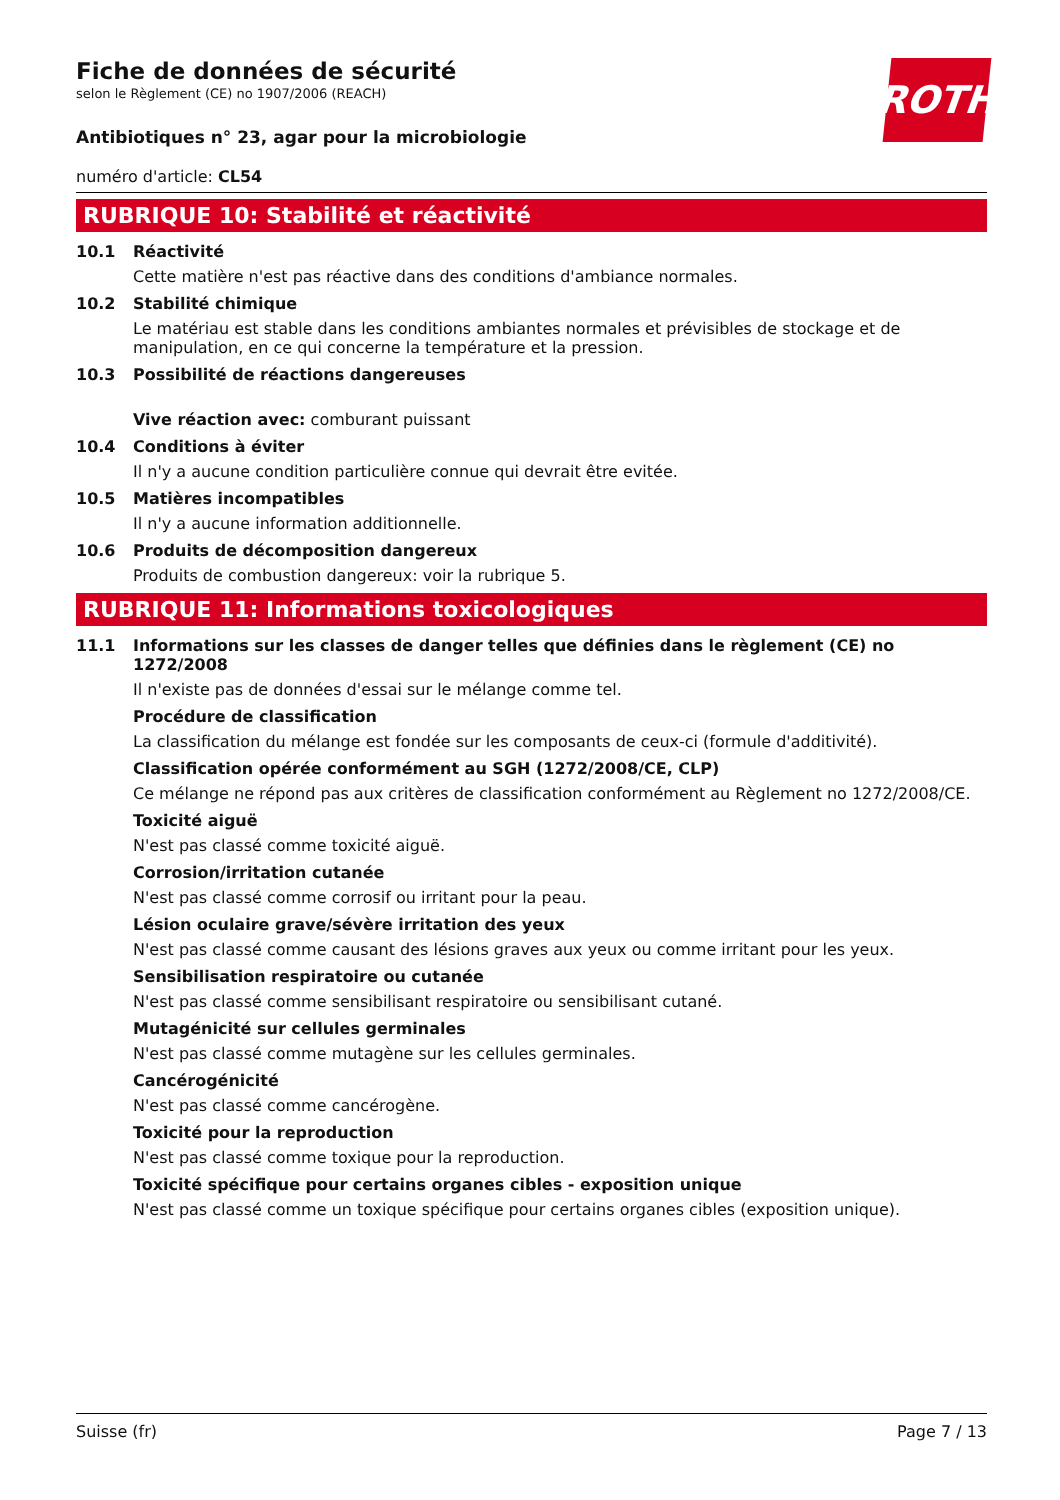Fiche de données de sécurité
selon le Règlement (CE) no 1907/2006 (REACH)
ROTH
Antibiotiques n° 23, agar pour la microbiologie
numéro d'article: CL54
RUBRIQUE 10: Stabilité et réactivité
10.1 Réactivité
Cette matière n'est pas réactive dans des conditions d'ambiance normales.
10.2 Stabilité chimique
Le matériau est stable dans les conditions ambiantes normales et prévisibles de stockage et de manipulation, en ce qui concerne la température et la pression.
10.3 Possibilité de réactions dangereuses
Vive réaction avec: comburant puissant
10.4 Conditions à éviter
Il n'y a aucune condition particulière connue qui devrait être evitée.
10.5 Matières incompatibles
Il n'y a aucune information additionnelle.
10.6 Produits de décomposition dangereux
Produits de combustion dangereux: voir la rubrique 5.
RUBRIQUE 11: Informations toxicologiques
11.1 Informations sur les classes de danger telles que définies dans le règlement (CE) no 1272/2008
Il n'existe pas de données d'essai sur le mélange comme tel.
Procédure de classification
La classification du mélange est fondée sur les composants de ceux-ci (formule d'additivité).
Classification opérée conformément au SGH (1272/2008/CE, CLP)
Ce mélange ne répond pas aux critères de classification conformément au Règlement no 1272/2008/CE.
Toxicité aiguë
N'est pas classé comme toxicité aiguë.
Corrosion/irritation cutanée
N'est pas classé comme corrosif ou irritant pour la peau.
Lésion oculaire grave/sévère irritation des yeux
N'est pas classé comme causant des lésions graves aux yeux ou comme irritant pour les yeux.
Sensibilisation respiratoire ou cutanée
N'est pas classé comme sensibilisant respiratoire ou sensibilisant cutané.
Mutagénicité sur cellules germinales
N'est pas classé comme mutagène sur les cellules germinales.
Cancérogénicité
N'est pas classé comme cancérogène.
Toxicité pour la reproduction
N'est pas classé comme toxique pour la reproduction.
Toxicité spécifique pour certains organes cibles - exposition unique
N'est pas classé comme un toxique spécifique pour certains organes cibles (exposition unique).
Suisse (fr) Page 7 / 13